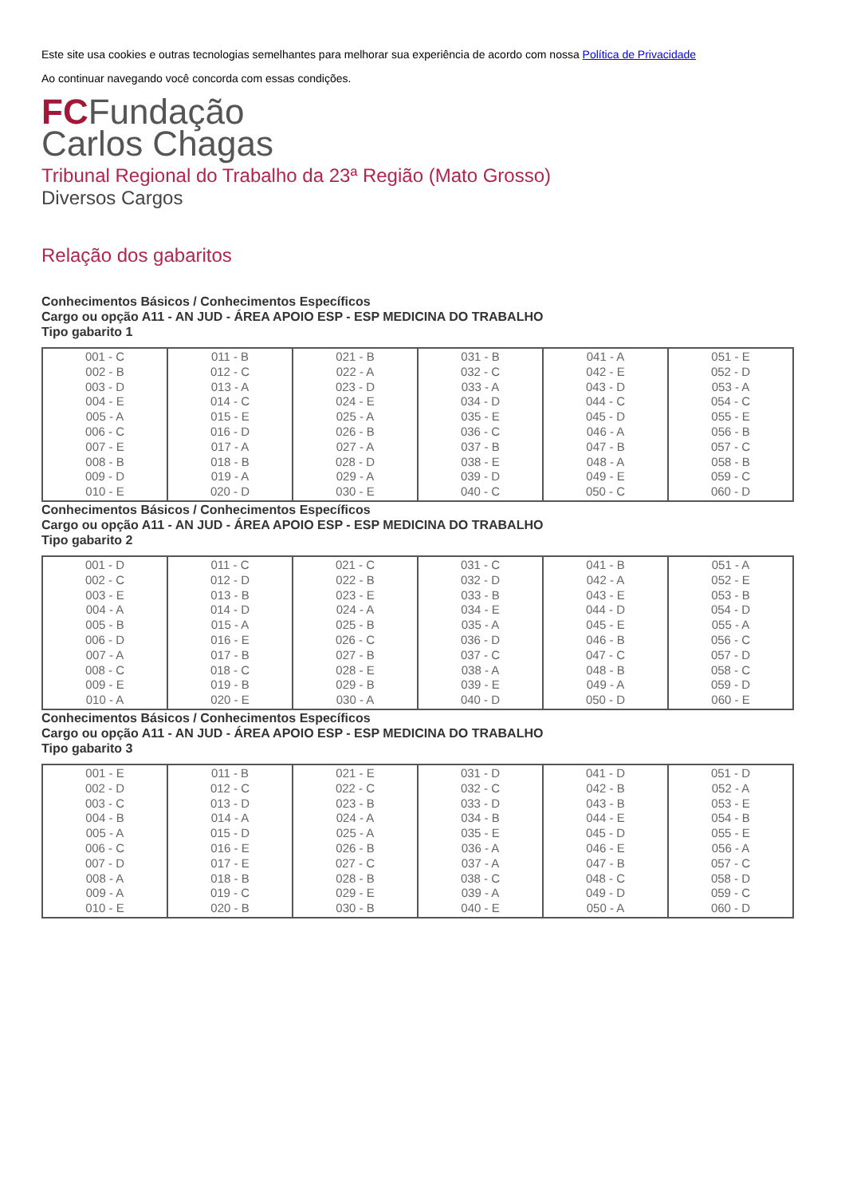Este site usa cookies e outras tecnologias semelhantes para melhorar sua experiência de acordo com nossa Política de Privacidade
Ao continuar navegando você concorda com essas condições.
FCFundação
Carlos Chagas
Tribunal Regional do Trabalho da 23ª Região (Mato Grosso)
Diversos Cargos
Relação dos gabaritos
Conhecimentos Básicos / Conhecimentos Específicos
Cargo ou opção A11 - AN JUD - ÁREA APOIO ESP - ESP MEDICINA DO TRABALHO
Tipo gabarito 1
| 001 - C 002 - B 003 - D 004 - E 005 - A 006 - C 007 - E 008 - B 009 - D 010 - E | 011 - B 012 - C 013 - A 014 - C 015 - E 016 - D 017 - A 018 - B 019 - A 020 - D | 021 - B 022 - A 023 - D 024 - E 025 - A 026 - B 027 - A 028 - D 029 - A 030 - E | 031 - B 032 - C 033 - A 034 - D 035 - E 036 - C 037 - B 038 - E 039 - D 040 - C | 041 - A 042 - E 043 - D 044 - C 045 - D 046 - A 047 - B 048 - A 049 - E 050 - C | 051 - E 052 - D 053 - A 054 - C 055 - E 056 - B 057 - C 058 - B 059 - C 060 - D |
Conhecimentos Básicos / Conhecimentos Específicos
Cargo ou opção A11 - AN JUD - ÁREA APOIO ESP - ESP MEDICINA DO TRABALHO
Tipo gabarito 2
| 001 - D 002 - C 003 - E 004 - A 005 - B 006 - D 007 - A 008 - C 009 - E 010 - A | 011 - C 012 - D 013 - B 014 - D 015 - A 016 - E 017 - B 018 - C 019 - B 020 - E | 021 - C 022 - B 023 - E 024 - A 025 - B 026 - C 027 - B 028 - E 029 - B 030 - A | 031 - C 032 - D 033 - B 034 - E 035 - A 036 - D 037 - C 038 - A 039 - E 040 - D | 041 - B 042 - A 043 - E 044 - D 045 - E 046 - B 047 - C 048 - B 049 - A 050 - D | 051 - A 052 - E 053 - B 054 - D 055 - A 056 - C 057 - D 058 - C 059 - D 060 - E |
Conhecimentos Básicos / Conhecimentos Específicos
Cargo ou opção A11 - AN JUD - ÁREA APOIO ESP - ESP MEDICINA DO TRABALHO
Tipo gabarito 3
| 001 - E 002 - D 003 - C 004 - B 005 - A 006 - C 007 - D 008 - A 009 - A 010 - E | 011 - B 012 - C 013 - D 014 - A 015 - D 016 - E 017 - E 018 - B 019 - C 020 - B | 021 - E 022 - C 023 - B 024 - A 025 - A 026 - B 027 - C 028 - B 029 - E 030 - B | 031 - D 032 - C 033 - D 034 - B 035 - E 036 - A 037 - A 038 - C 039 - A 040 - E | 041 - D 042 - B 043 - B 044 - E 045 - D 046 - E 047 - B 048 - C 049 - D 050 - A | 051 - D 052 - A 053 - E 054 - B 055 - E 056 - A 057 - C 058 - D 059 - C 060 - D |